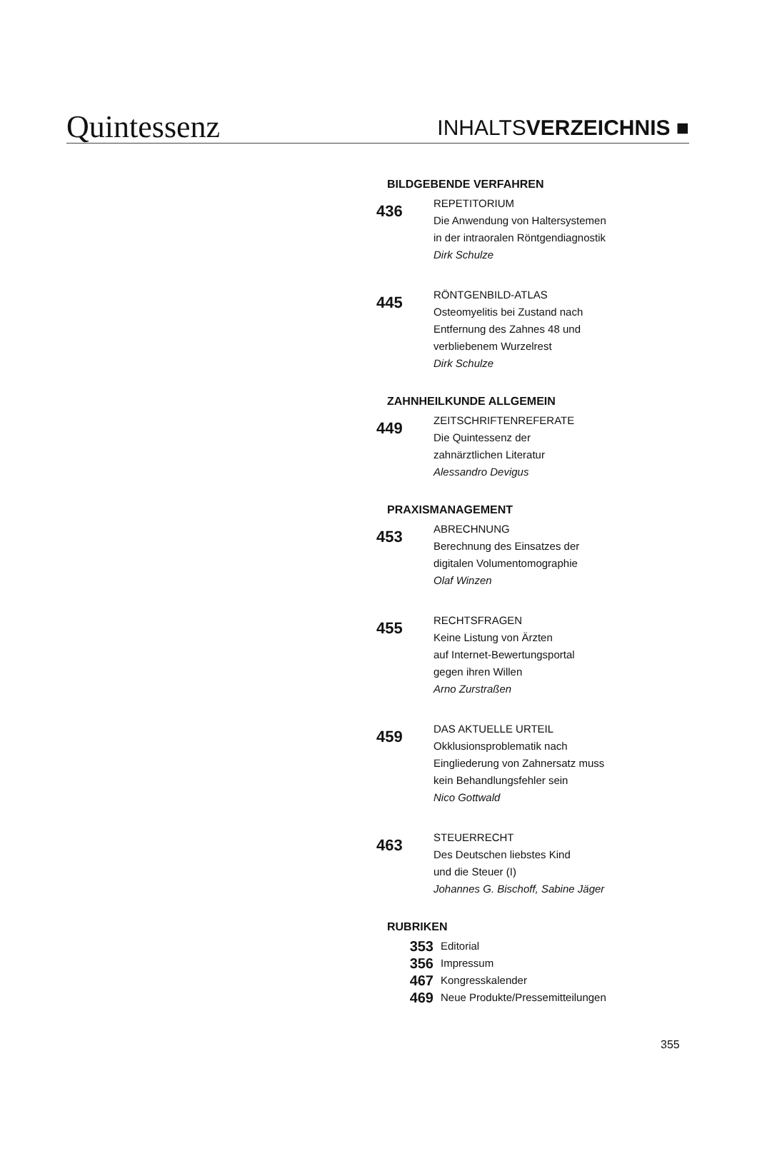Quintessenz
INHALTSVERZEICHNIS ■
BILDGEBENDE VERFAHREN
436
REPETITORIUM
Die Anwendung von Haltersystemen
in der intraoralen Röntgendiagnostik
Dirk Schulze
445
RÖNTGENBILD-ATLAS
Osteomyelitis bei Zustand nach
Entfernung des Zahnes 48 und
verbliebenem Wurzelrest
Dirk Schulze
ZAHNHEILKUNDE ALLGEMEIN
449
ZEITSCHRIFTENREFERATE
Die Quintessenz der
zahnärztlichen Literatur
Alessandro Devigus
PRAXISMANAGEMENT
453
ABRECHNUNG
Berechnung des Einsatzes der
digitalen Volumentomographie
Olaf Winzen
455
RECHTSFRAGEN
Keine Listung von Ärzten
auf Internet-Bewertungsportal
gegen ihren Willen
Arno Zurstraßen
459
DAS AKTUELLE URTEIL
Okklusionsproblematik nach
Eingliederung von Zahnersatz muss
kein Behandlungsfehler sein
Nico Gottwald
463
STEUERRECHT
Des Deutschen liebstes Kind
und die Steuer (I)
Johannes G. Bischoff, Sabine Jäger
RUBRIKEN
353 Editorial
356 Impressum
467 Kongresskalender
469 Neue Produkte/Pressemitteilungen
355